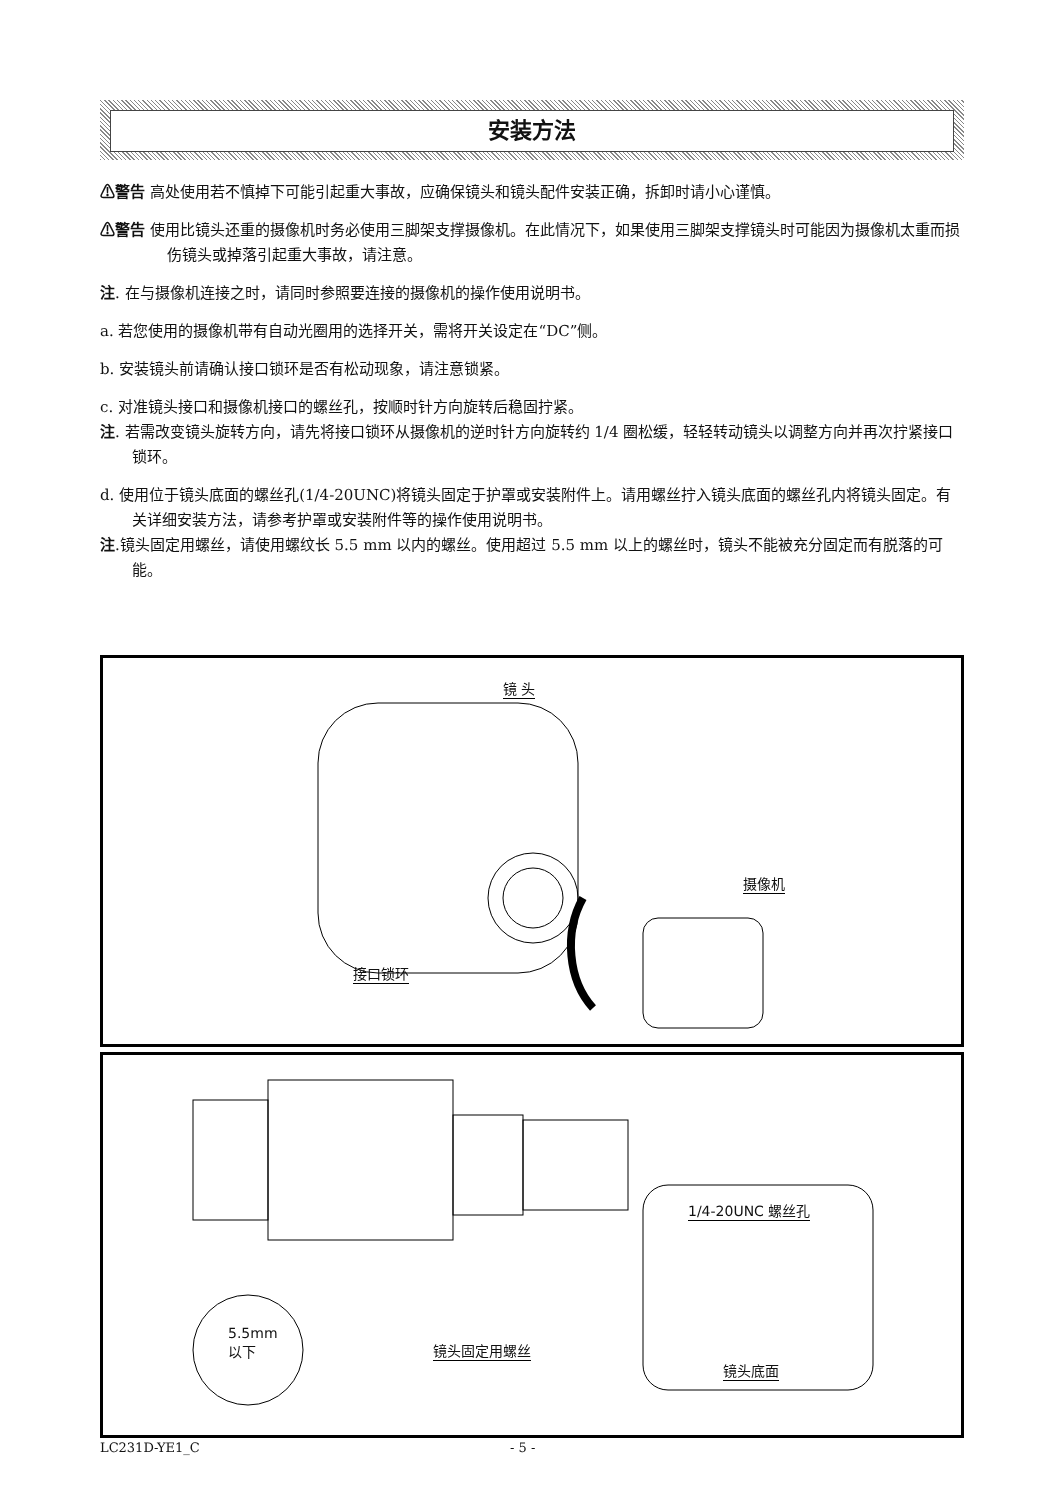安装方法
⚠警告 高处使用若不慎掉下可能引起重大事故，应确保镜头和镜头配件安装正确，拆卸时请小心谨慎。
⚠警告 使用比镜头还重的摄像机时务必使用三脚架支撑摄像机。在此情况下，如果使用三脚架支撑镜头时可能因为摄像机太重而损伤镜头或掉落引起重大事故，请注意。
注. 在与摄像机连接之时，请同时参照要连接的摄像机的操作使用说明书。
a. 若您使用的摄像机带有自动光圈用的选择开关，需将开关设定在“DC”侧。
b. 安装镜头前请确认接口锁环是否有松动现象，请注意锁紧。
c. 对准镜头接口和摄像机接口的螺丝孔，按顺时针方向旋转后稳固拧紧。
注. 若需改变镜头旋转方向，请先将接口锁环从摄像机的逆时针方向旋转约 1/4 圈松缓，轻轻转动镜头以调整方向并再次拧紧接口锁环。
d. 使用位于镜头底面的螺丝孔(1/4-20UNC)将镜头固定于护罩或安装附件上。请用螺丝拧入镜头底面的螺丝孔内将镜头固定。有关详细安装方法，请参考护罩或安装附件等的操作使用说明书。
注.镜头固定用螺丝，请使用螺纹长 5.5 mm 以内的螺丝。使用超过 5.5 mm 以上的螺丝时，镜头不能被充分固定而有脱落的可能。
镜 头
摄像机
接口锁环
1/4-20UNC 螺丝孔
5.5mm
以下 镜头固定用螺丝
镜头底面
LC231D-YE1_C - 5 -